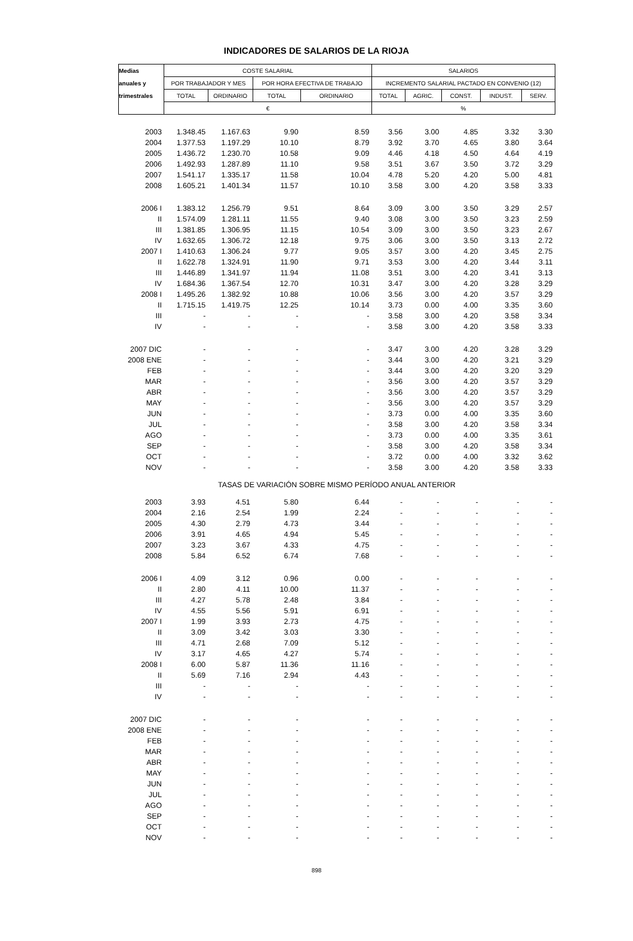INDICADORES DE SALARIOS DE LA RIOJA
| Medias | COSTE SALARIAL | | | | SALARIOS | | | | |
| anuales y | POR TRABAJADOR Y MES | | POR HORA EFECTIVA DE TRABAJO | | INCREMENTO SALARIAL PACTADO EN CONVENIO (12) | | | | |
| trimestrales | TOTAL | ORDINARIO | TOTAL | ORDINARIO | TOTAL | AGRIC. | CONST. | INDUST. | SERV. |
| | € | | | | % | | | | |
| 2003 | 1.348.45 | 1.167.63 | 9.90 | 8.59 | 3.56 | 3.00 | 4.85 | 3.32 | 3.30 |
| 2004 | 1.377.53 | 1.197.29 | 10.10 | 8.79 | 3.92 | 3.70 | 4.65 | 3.80 | 3.64 |
| 2005 | 1.436.72 | 1.230.70 | 10.58 | 9.09 | 4.46 | 4.18 | 4.50 | 4.64 | 4.19 |
| 2006 | 1.492.93 | 1.287.89 | 11.10 | 9.58 | 3.51 | 3.67 | 3.50 | 3.72 | 3.29 |
| 2007 | 1.541.17 | 1.335.17 | 11.58 | 10.04 | 4.78 | 5.20 | 4.20 | 5.00 | 4.81 |
| 2008 | 1.605.21 | 1.401.34 | 11.57 | 10.10 | 3.58 | 3.00 | 4.20 | 3.58 | 3.33 |
| 2006 I | 1.383.12 | 1.256.79 | 9.51 | 8.64 | 3.09 | 3.00 | 3.50 | 3.29 | 2.57 |
| II | 1.574.09 | 1.281.11 | 11.55 | 9.40 | 3.08 | 3.00 | 3.50 | 3.23 | 2.59 |
| III | 1.381.85 | 1.306.95 | 11.15 | 10.54 | 3.09 | 3.00 | 3.50 | 3.23 | 2.67 |
| IV | 1.632.65 | 1.306.72 | 12.18 | 9.75 | 3.06 | 3.00 | 3.50 | 3.13 | 2.72 |
| 2007 I | 1.410.63 | 1.306.24 | 9.77 | 9.05 | 3.57 | 3.00 | 4.20 | 3.45 | 2.75 |
| II | 1.622.78 | 1.324.91 | 11.90 | 9.71 | 3.53 | 3.00 | 4.20 | 3.44 | 3.11 |
| III | 1.446.89 | 1.341.97 | 11.94 | 11.08 | 3.51 | 3.00 | 4.20 | 3.41 | 3.13 |
| IV | 1.684.36 | 1.367.54 | 12.70 | 10.31 | 3.47 | 3.00 | 4.20 | 3.28 | 3.29 |
| 2008 I | 1.495.26 | 1.382.92 | 10.88 | 10.06 | 3.56 | 3.00 | 4.20 | 3.57 | 3.29 |
| II | 1.715.15 | 1.419.75 | 12.25 | 10.14 | 3.73 | 0.00 | 4.00 | 3.35 | 3.60 |
| III | - | - | - | - | 3.58 | 3.00 | 4.20 | 3.58 | 3.34 |
| IV | - | - | - | - | 3.58 | 3.00 | 4.20 | 3.58 | 3.33 |
| 2007 DIC | - | - | - | - | 3.47 | 3.00 | 4.20 | 3.28 | 3.29 |
| 2008 ENE | - | - | - | - | 3.44 | 3.00 | 4.20 | 3.21 | 3.29 |
| FEB | - | - | - | - | 3.44 | 3.00 | 4.20 | 3.20 | 3.29 |
| MAR | - | - | - | - | 3.56 | 3.00 | 4.20 | 3.57 | 3.29 |
| ABR | - | - | - | - | 3.56 | 3.00 | 4.20 | 3.57 | 3.29 |
| MAY | - | - | - | - | 3.56 | 3.00 | 4.20 | 3.57 | 3.29 |
| JUN | - | - | - | - | 3.73 | 0.00 | 4.00 | 3.35 | 3.60 |
| JUL | - | - | - | - | 3.58 | 3.00 | 4.20 | 3.58 | 3.34 |
| AGO | - | - | - | - | 3.73 | 0.00 | 4.00 | 3.35 | 3.61 |
| SEP | - | - | - | - | 3.58 | 3.00 | 4.20 | 3.58 | 3.34 |
| OCT | - | - | - | - | 3.72 | 0.00 | 4.00 | 3.32 | 3.62 |
| NOV | - | - | - | - | 3.58 | 3.00 | 4.20 | 3.58 | 3.33 |
| TASAS DE VARIACIÓN SOBRE MISMO PERÍODO ANUAL ANTERIOR | | | | | | | | | |
| 2003 | 3.93 | 4.51 | 5.80 | 6.44 | - | - | - | - | - |
| 2004 | 2.16 | 2.54 | 1.99 | 2.24 | - | - | - | - | - |
| 2005 | 4.30 | 2.79 | 4.73 | 3.44 | - | - | - | - | - |
| 2006 | 3.91 | 4.65 | 4.94 | 5.45 | - | - | - | - | - |
| 2007 | 3.23 | 3.67 | 4.33 | 4.75 | - | - | - | - | - |
| 2008 | 5.84 | 6.52 | 6.74 | 7.68 | - | - | - | - | - |
| 2006 I | 4.09 | 3.12 | 0.96 | 0.00 | - | - | - | - | - |
| II | 2.80 | 4.11 | 10.00 | 11.37 | - | - | - | - | - |
| III | 4.27 | 5.78 | 2.48 | 3.84 | - | - | - | - | - |
| IV | 4.55 | 5.56 | 5.91 | 6.91 | - | - | - | - | - |
| 2007 I | 1.99 | 3.93 | 2.73 | 4.75 | - | - | - | - | - |
| II | 3.09 | 3.42 | 3.03 | 3.30 | - | - | - | - | - |
| III | 4.71 | 2.68 | 7.09 | 5.12 | - | - | - | - | - |
| IV | 3.17 | 4.65 | 4.27 | 5.74 | - | - | - | - | - |
| 2008 I | 6.00 | 5.87 | 11.36 | 11.16 | - | - | - | - | - |
| II | 5.69 | 7.16 | 2.94 | 4.43 | - | - | - | - | - |
| III | - | - | - | - | - | - | - | - | - |
| IV | - | - | - | - | - | - | - | - | - |
| 2007 DIC | - | - | - | - | - | - | - | - | - |
| 2008 ENE | - | - | - | - | - | - | - | - | - |
| FEB | - | - | - | - | - | - | - | - | - |
| MAR | - | - | - | - | - | - | - | - | - |
| ABR | - | - | - | - | - | - | - | - | - |
| MAY | - | - | - | - | - | - | - | - | - |
| JUN | - | - | - | - | - | - | - | - | - |
| JUL | - | - | - | - | - | - | - | - | - |
| AGO | - | - | - | - | - | - | - | - | - |
| SEP | - | - | - | - | - | - | - | - | - |
| OCT | - | - | - | - | - | - | - | - | - |
| NOV | - | - | - | - | - | - | - | - | - |
898